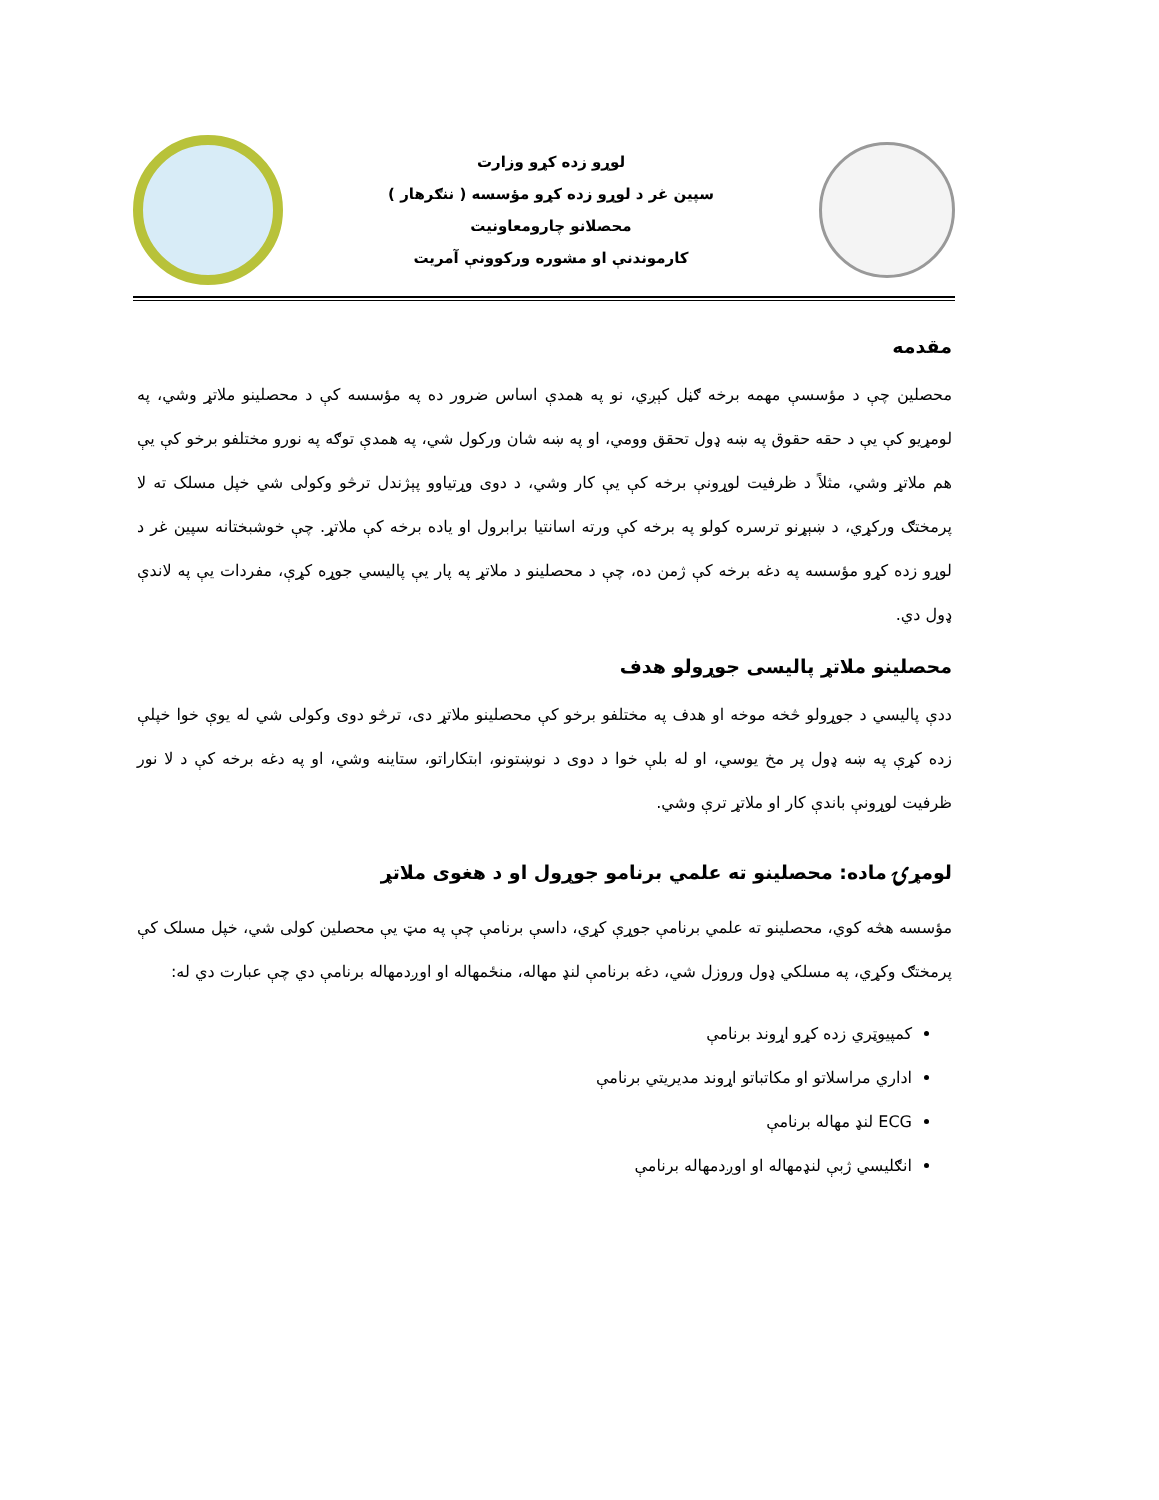لوړو زده کړو وزارت
سپين غر د لوړو زده کړو مؤسسه ( ننګرهار )
محصلانو چارومعاونيت
کارموندنې او مشوره ورکوونې آمريت
مقدمه
محصلين چې د مؤسسې مهمه برخه ګڼل کېږي، نو په همدې اساس ضرور ده په مؤسسه کې د محصلينو ملاتړ وشي، په لومړيو کې يې د حقه حقوق په ښه ډول تحقق وومي، او په ښه شان ورکول شي، په همدې توګه په نورو مختلفو برخو کې يې هم ملاتړ وشي، مثلاً د ظرفيت لوړونې برخه کې يې کار وشي، د دوی وړتياوو پېژندل ترڅو وکولی شي خپل مسلک ته لا پرمختګ ورکړي، د ښېړنو ترسره کولو په برخه کې ورته اسانتيا برابرول او ياده برخه کې ملاتړ. چې خوشبختانه سپين غر د لوړو زده کړو مؤسسه په دغه برخه کې ژمن ده، چې د محصلينو د ملاتړ په پار يې پاليسي جوړه کړې، مفردات يې په لاندې ډول دي.
محصلينو ملاتړ پاليسی جوړولو هدف
ددې پاليسي د جوړولو څخه موخه او هدف په مختلفو برخو کې محصلينو ملاتړ دی، ترڅو دوی وکولی شي له يوې خوا خپلې زده کړې په ښه ډول پر مخ يوسي، او له بلې خوا د دوی د نوښتونو، ابتکاراتو، ستاينه وشي، او په دغه برخه کې د لا نور ظرفيت لوړونې باندې کار او ملاتړ ترې وشي.
لومړۍ ماده: محصلينو ته علمي برنامو جوړول او د هغوی ملاتړ
مؤسسه هڅه کوي، محصلينو ته علمي برنامې جوړې کړي، داسې برنامې چې په مټ يې محصلين کولی شي، خپل مسلک کې پرمختګ وکړي، په مسلکي ډول وروزل شي، دغه برنامې لنډ مهاله، منځمهاله او اوږدمهاله برنامې دي چې عبارت دي له:
کمپيوټري زده کړو اړوند برنامې
اداري مراسلاتو او مکاتباتو اړوند مديريتي برنامې
ECG لنډ مهاله برنامې
انګليسي ژبې لنډمهاله او اوږدمهاله برنامې